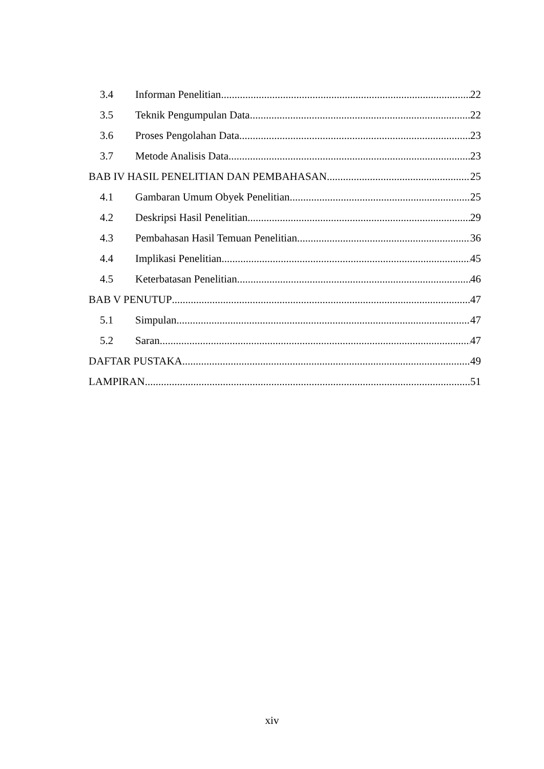3.4 Informan Penelitian 22
3.5 Teknik Pengumpulan Data 22
3.6 Proses Pengolahan Data 23
3.7 Metode Analisis Data 23
BAB IV HASIL PENELITIAN DAN PEMBAHASAN 25
4.1 Gambaran Umum Obyek Penelitian 25
4.2 Deskripsi Hasil Penelitian 29
4.3 Pembahasan Hasil Temuan Penelitian 36
4.4 Implikasi Penelitian 45
4.5 Keterbatasan Penelitian 46
BAB V PENUTUP 47
5.1 Simpulan 47
5.2 Saran 47
DAFTAR PUSTAKA 49
LAMPIRAN 51
xiv